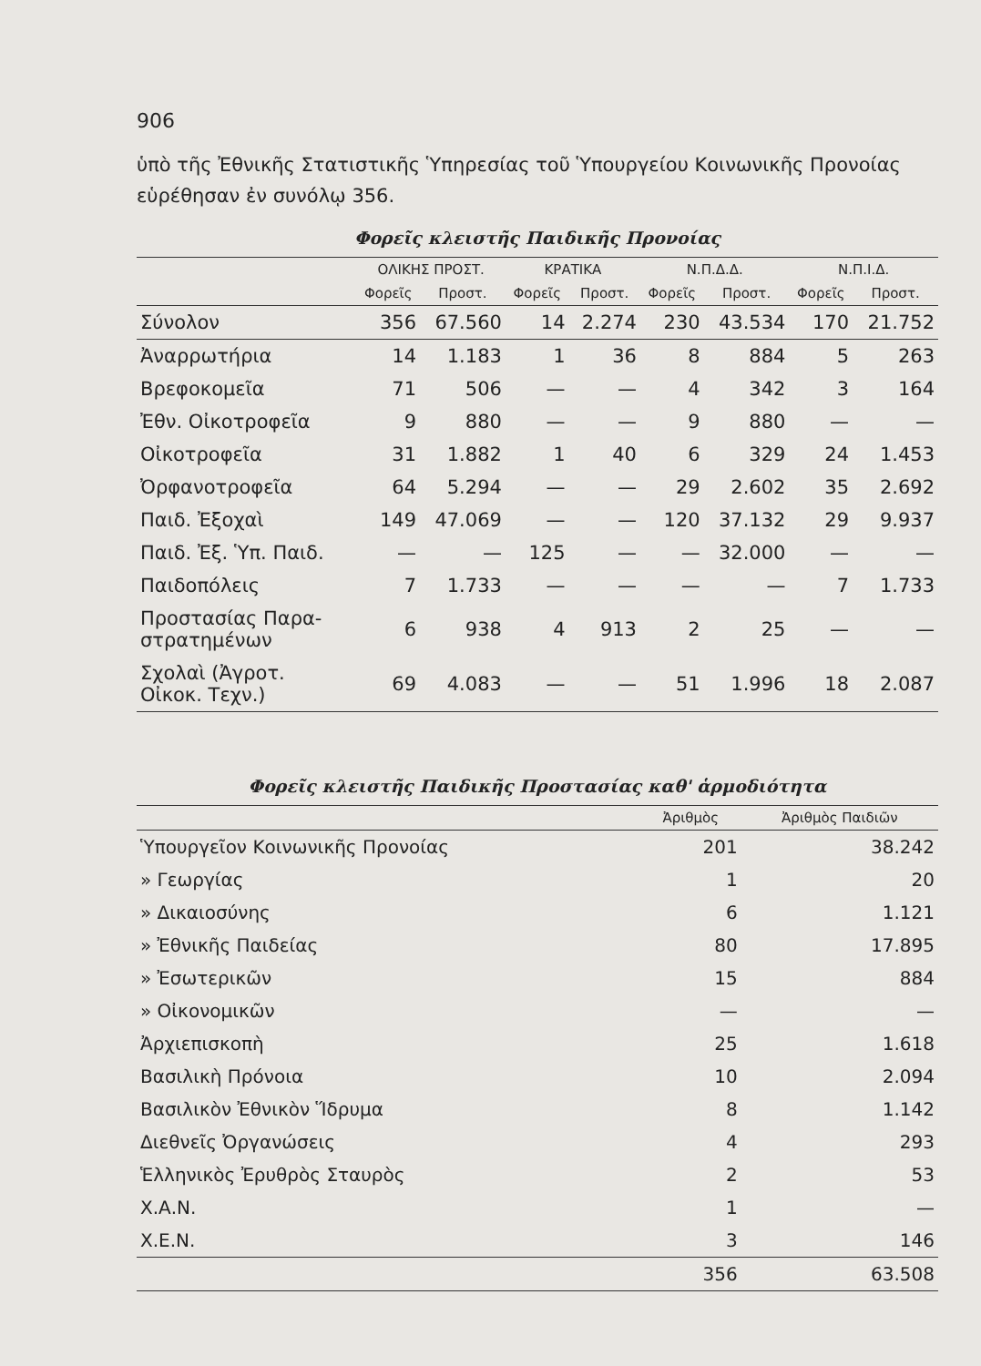906
ὑπὸ τῆς Ἐθνικῆς Στατιστικῆς Ὑπηρεσίας τοῦ Ὑπουργείου Κοινωνικῆς Προνοίας εὑρέθησαν ἐν συνόλῳ 356.
Φορεῖς κλειστῆς Παιδικῆς Προνοίας
| | ΟΛΙΚΗΣ ΠΡΟΣΤ. | | ΚΡΑΤΙΚΑ | | Ν.Π.Δ.Δ. | | Ν.Π.Ι.Δ. | |
| --- | --- | --- | --- | --- | --- | --- | --- | --- |
| | Φορεῖς | Προστ. | Φορεῖς | Προστ. | Φορεῖς | Προστ. | Φορεῖς | Προστ. |
| Σύνολον | 356 | 67.560 | 14 | 2.274 | 230 | 43.534 | 170 | 21.752 |
| Ἀναρρωτήρια | 14 | 1.183 | 1 | 36 | 8 | 884 | 5 | 263 |
| Βρεφοκομεῖα | 71 | 506 | — | — | 4 | 342 | 3 | 164 |
| Ἐθν. Οἰκοτροφεῖα | 9 | 880 | — | — | 9 | 880 | — | — |
| Οἰκοτροφεῖα | 31 | 1.882 | 1 | 40 | 6 | 329 | 24 | 1.453 |
| Ὀρφανοτροφεῖα | 64 | 5.294 | — | — | 29 | 2.602 | 35 | 2.692 |
| Παιδ. Ἐξοχαὶ | 149 | 47.069 | — | — | 120 | 37.132 | 29 | 9.937 |
| Παιδ. Ἐξ. Ὑπ. Παιδ. | — | — | 125 | — | — | 32.000 | — | — |
| Παιδοπόλεις | 7 | 1.733 | — | — | — | — | 7 | 1.733 |
| Προστασίας Παρα- στρατημένων | 6 | 938 | 4 | 913 | 2 | 25 | — | — |
| Σχολαὶ (Ἀγροτ. Οἰκοκ. Τεχν.) | 69 | 4.083 | — | — | 51 | 1.996 | 18 | 2.087 |
Φορεῖς κλειστῆς Παιδικῆς Προστασίας καθ' ἁρμοδιότητα
| | Ἀριθμὸς | Ἀριθμὸς Παιδιῶν |
| --- | --- | --- |
| Ὑπουργεῖον Κοινωνικῆς Προνοίας | 201 | 38.242 |
| » Γεωργίας | 1 | 20 |
| » Δικαιοσύνης | 6 | 1.121 |
| » Ἐθνικῆς Παιδείας | 80 | 17.895 |
| » Ἐσωτερικῶν | 15 | 884 |
| » Οἰκονομικῶν | — | — |
| Ἀρχιεπισκοπὴ | 25 | 1.618 |
| Βασιλικὴ Πρόνοια | 10 | 2.094 |
| Βασιλικὸν Ἐθνικὸν Ἵδρυμα | 8 | 1.142 |
| Διεθνεῖς Ὀργανώσεις | 4 | 293 |
| Ἑλληνικὸς Ἐρυθρὸς Σταυρὸς | 2 | 53 |
| Χ.Α.Ν. | 1 | — |
| Χ.Ε.Ν. | 3 | 146 |
| | 356 | 63.508 |